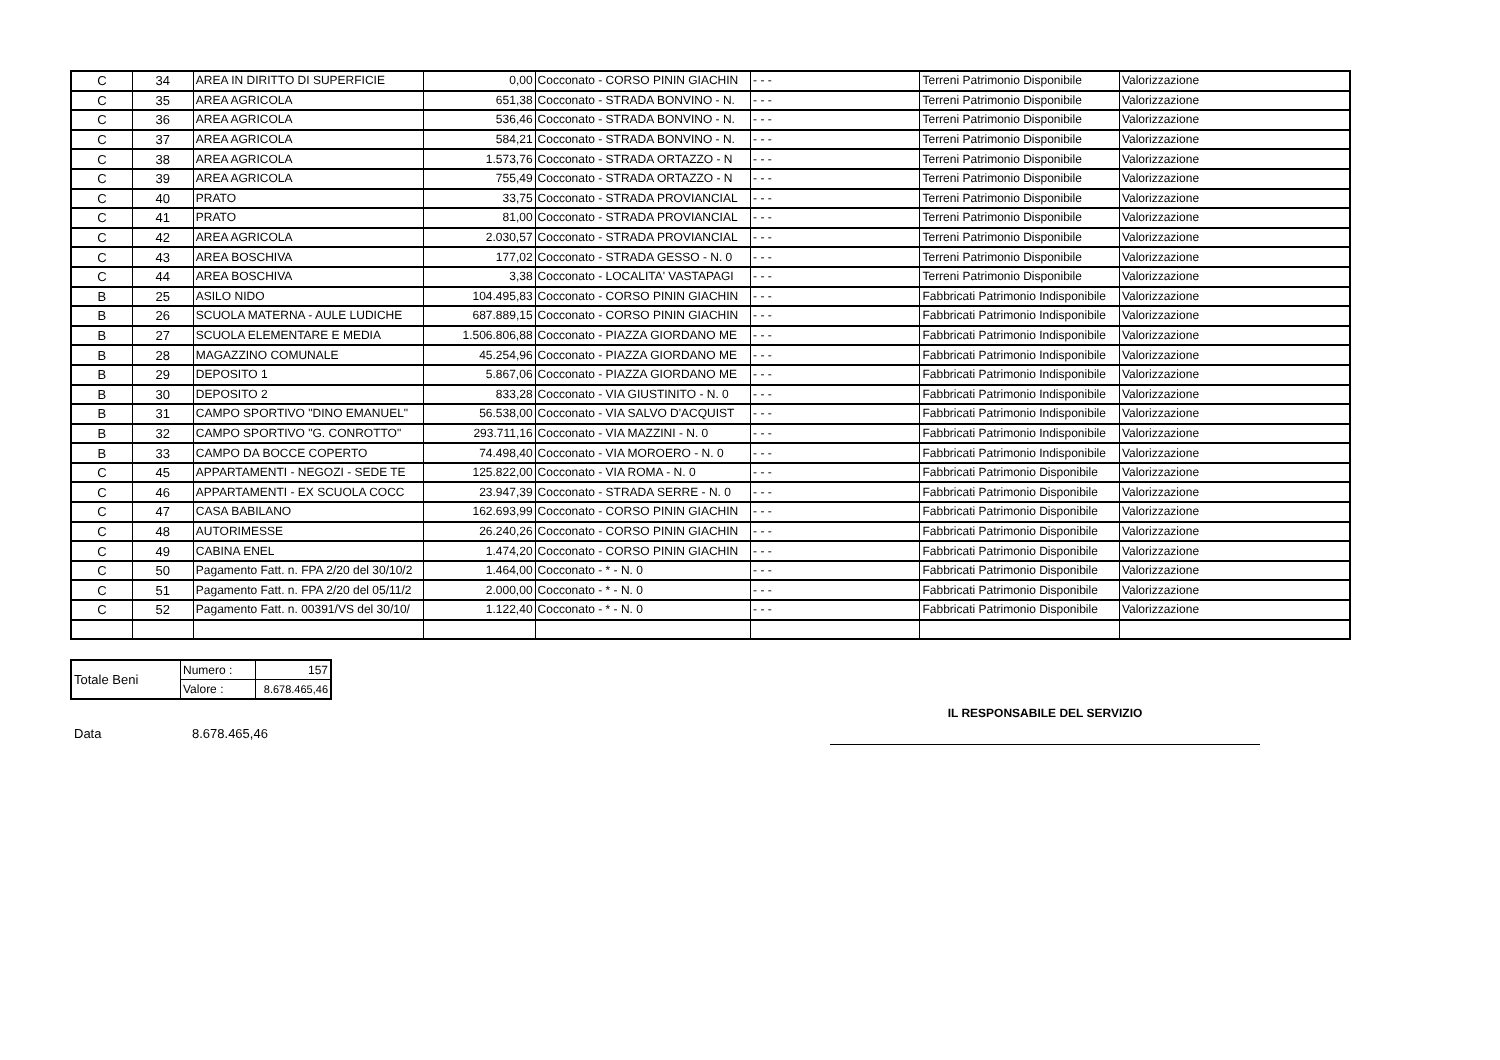| C | 34 | AREA IN DIRITTO DI SUPERFICIE | 0,00 | Cocconato - CORSO PININ GIACHIN | - - - | Terreni Patrimonio Disponibile | Valorizzazione |
| C | 35 | AREA AGRICOLA | 651,38 | Cocconato - STRADA BONVINO - N. | - - - | Terreni Patrimonio Disponibile | Valorizzazione |
| C | 36 | AREA AGRICOLA | 536,46 | Cocconato - STRADA BONVINO - N. | - - - | Terreni Patrimonio Disponibile | Valorizzazione |
| C | 37 | AREA AGRICOLA | 584,21 | Cocconato - STRADA BONVINO - N. | - - - | Terreni Patrimonio Disponibile | Valorizzazione |
| C | 38 | AREA AGRICOLA | 1.573,76 | Cocconato - STRADA ORTAZZO - N | - - - | Terreni Patrimonio Disponibile | Valorizzazione |
| C | 39 | AREA AGRICOLA | 755,49 | Cocconato - STRADA ORTAZZO - N | - - - | Terreni Patrimonio Disponibile | Valorizzazione |
| C | 40 | PRATO | 33,75 | Cocconato - STRADA PROVIANCIAL | - - - | Terreni Patrimonio Disponibile | Valorizzazione |
| C | 41 | PRATO | 81,00 | Cocconato - STRADA PROVIANCIAL | - - - | Terreni Patrimonio Disponibile | Valorizzazione |
| C | 42 | AREA AGRICOLA | 2.030,57 | Cocconato - STRADA PROVIANCIAL | - - - | Terreni Patrimonio Disponibile | Valorizzazione |
| C | 43 | AREA BOSCHIVA | 177,02 | Cocconato - STRADA GESSO - N. 0 | - - - | Terreni Patrimonio Disponibile | Valorizzazione |
| C | 44 | AREA BOSCHIVA | 3,38 | Cocconato - LOCALITA' VASTAPAGI | - - - | Terreni Patrimonio Disponibile | Valorizzazione |
| B | 25 | ASILO NIDO | 104.495,83 | Cocconato - CORSO PININ GIACHIN | - - - | Fabbricati Patrimonio Indisponibile | Valorizzazione |
| B | 26 | SCUOLA MATERNA - AULE LUDICHE | 687.889,15 | Cocconato - CORSO PININ GIACHIN | - - - | Fabbricati Patrimonio Indisponibile | Valorizzazione |
| B | 27 | SCUOLA ELEMENTARE E MEDIA | 1.506.806,88 | Cocconato - PIAZZA GIORDANO ME | - - - | Fabbricati Patrimonio Indisponibile | Valorizzazione |
| B | 28 | MAGAZZINO COMUNALE | 45.254,96 | Cocconato - PIAZZA GIORDANO ME | - - - | Fabbricati Patrimonio Indisponibile | Valorizzazione |
| B | 29 | DEPOSITO 1 | 5.867,06 | Cocconato - PIAZZA GIORDANO ME | - - - | Fabbricati Patrimonio Indisponibile | Valorizzazione |
| B | 30 | DEPOSITO 2 | 833,28 | Cocconato - VIA GIUSTINITO - N. 0 | - - - | Fabbricati Patrimonio Indisponibile | Valorizzazione |
| B | 31 | CAMPO SPORTIVO "DINO EMANUEL" | 56.538,00 | Cocconato - VIA SALVO D'ACQUIST | - - - | Fabbricati Patrimonio Indisponibile | Valorizzazione |
| B | 32 | CAMPO SPORTIVO "G. CONROTTO" | 293.711,16 | Cocconato - VIA MAZZINI - N. 0 | - - - | Fabbricati Patrimonio Indisponibile | Valorizzazione |
| B | 33 | CAMPO DA BOCCE COPERTO | 74.498,40 | Cocconato - VIA MOROERO - N. 0 | - - - | Fabbricati Patrimonio Indisponibile | Valorizzazione |
| C | 45 | APPARTAMENTI - NEGOZI - SEDE TE | 125.822,00 | Cocconato - VIA ROMA - N. 0 | - - - | Fabbricati Patrimonio Disponibile | Valorizzazione |
| C | 46 | APPARTAMENTI - EX SCUOLA COCC | 23.947,39 | Cocconato - STRADA SERRE - N. 0 | - - - | Fabbricati Patrimonio Disponibile | Valorizzazione |
| C | 47 | CASA BABILANO | 162.693,99 | Cocconato - CORSO PININ GIACHIN | - - - | Fabbricati Patrimonio Disponibile | Valorizzazione |
| C | 48 | AUTORIMESSE | 26.240,26 | Cocconato - CORSO PININ GIACHIN | - - - | Fabbricati Patrimonio Disponibile | Valorizzazione |
| C | 49 | CABINA ENEL | 1.474,20 | Cocconato - CORSO PININ GIACHIN | - - - | Fabbricati Patrimonio Disponibile | Valorizzazione |
| C | 50 | Pagamento Fatt. n. FPA 2/20 del 30/10/2 | 1.464,00 | Cocconato - * - N. 0 | - - - | Fabbricati Patrimonio Disponibile | Valorizzazione |
| C | 51 | Pagamento Fatt. n. FPA 2/20 del 05/11/2 | 2.000,00 | Cocconato - * - N. 0 | - - - | Fabbricati Patrimonio Disponibile | Valorizzazione |
| C | 52 | Pagamento Fatt. n. 00391/VS del 30/10/ | 1.122,40 | Cocconato - * - N. 0 | - - - | Fabbricati Patrimonio Disponibile | Valorizzazione |
| Totale Beni | Numero : | 157 |
| | Valore : | 8.678.465,46 |
Data 8.678.465,46
IL RESPONSABILE DEL SERVIZIO